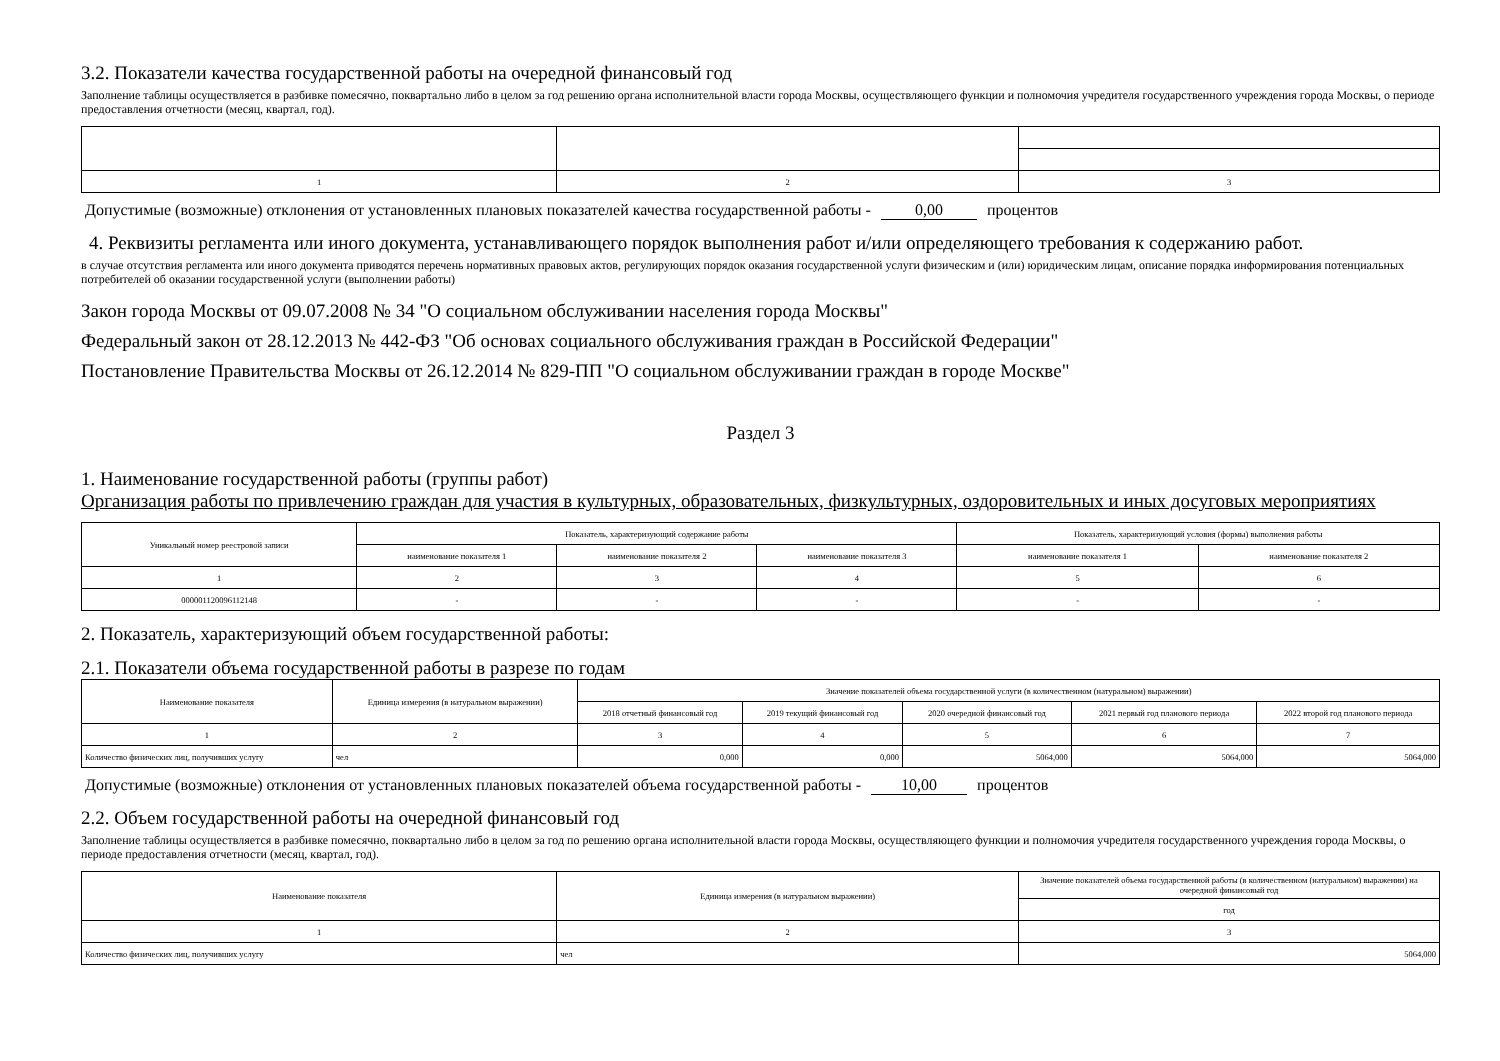3.2. Показатели качества государственной работы на очередной финансовый год
Заполнение таблицы осуществляется в разбивке помесячно, поквартально либо в целом за год решению органа исполнительной власти города Москвы, осуществляющего функции и полномочия учредителя государственного учреждения города Москвы, о периоде предоставления отчетности (месяц, квартал, год).
| 1 | 2 | 3 |
Допустимые (возможные) отклонения от установленных плановых показателей качества государственной работы - 0,00 процентов
4. Реквизиты регламента или иного документа, устанавливающего порядок выполнения работ и/или определяющего требования к содержанию работ.
в случае отсутствия регламента или иного документа приводятся перечень нормативных правовых актов, регулирующих порядок оказания государственной услуги физическим и (или) юридическим лицам, описание порядка информирования потенциальных потребителей об оказании государственной услуги (выполнении работы)
Закон города Москвы от 09.07.2008 № 34 "О социальном обслуживании населения города Москвы"
Федеральный закон от 28.12.2013 № 442-ФЗ "Об основах социального обслуживания граждан в Российской Федерации"
Постановление Правительства Москвы от 26.12.2014 № 829-ПП "О социальном обслуживании граждан в городе Москве"
Раздел 3
1. Наименование государственной работы (группы работ)
Организация работы по привлечению граждан для участия в культурных, образовательных, физкультурных, оздоровительных и иных досуговых мероприятиях
| Уникальный номер реестровой записи | Показатель, характеризующий содержание работы | | | Показатель, характеризующий условия (формы) выполнения работы | |
| | наименование показателя 1 | наименование показателя 2 | наименование показателя 3 | наименование показателя 1 | наименование показателя 2 |
| 1 | 2 | 3 | 4 | 5 | 6 |
| 000001120096112148 | - | - | - | - | - |
2. Показатель, характеризующий объем государственной работы:
2.1. Показатели объема государственной работы в разрезе по годам
| Наименование показателя | Единица измерения (в натуральном выражении) | Значение показателей объема государственной услуги (в количественном (натуральном) выражении) | | | | |
| | | 2018 отчетный финансовый год | 2019 текущий финансовый год | 2020 очередной финансовый год | 2021 первый год планового периода | 2022 второй год планового периода |
| 1 | 2 | 3 | 4 | 5 | 6 | 7 |
| Количество физических лиц, получивших услугу | чел | 0,000 | 0,000 | 5064,000 | 5064,000 | 5064,000 |
Допустимые (возможные) отклонения от установленных плановых показателей объема государственной работы - 10,00 процентов
2.2. Объем государственной работы на очередной финансовый год
Заполнение таблицы осуществляется в разбивке помесячно, поквартально либо в целом за год по решению органа исполнительной власти города Москвы, осуществляющего функции и полномочия учредителя государственного учреждения города Москвы, о периоде предоставления отчетности (месяц, квартал, год).
| Наименование показателя | Единица измерения (в натуральном выражении) | Значение показателей объема государственной работы (в количественном (натуральном) выражении) на очередной финансовый год |
| | | год |
| 1 | 2 | 3 |
| Количество физических лиц, получивших услугу | чел | 5064,000 |